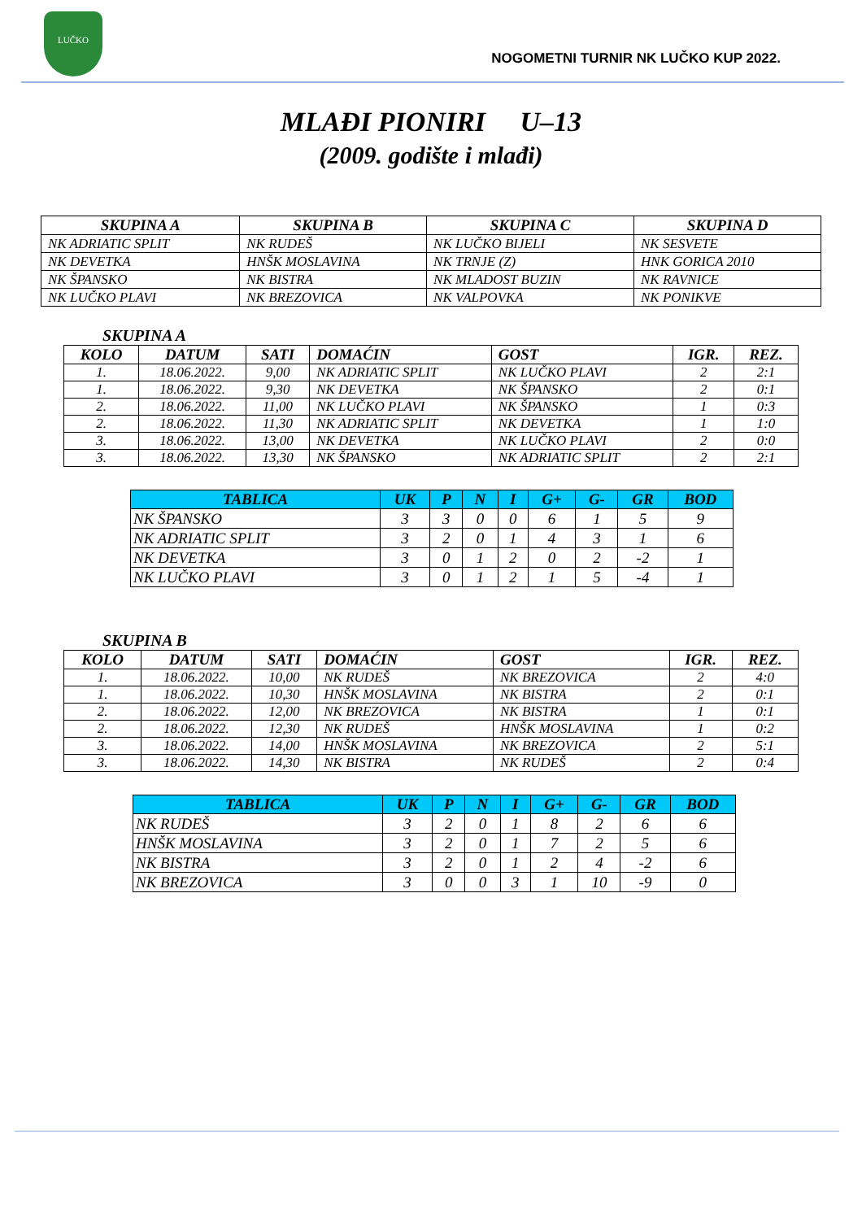LUČKO
NOGOMETNI TURNIR NK LUČKO KUP 2022.
MLAĐI PIONIRI U–13
(2009. godište i mlađi)
| SKUPINA A | SKUPINA B | SKUPINA C | SKUPINA D |
| --- | --- | --- | --- |
| NK ADRIATIC SPLIT | NK RUDEŠ | NK LUČKO BIJELI | NK SESVETE |
| NK DEVETKA | HNŠK MOSLAVINA | NK TRNJE (Z) | HNK GORICA 2010 |
| NK ŠPANSKO | NK BISTRA | NK MLADOST BUZIN | NK RAVNICE |
| NK LUČKO PLAVI | NK BREZOVICA | NK VALPOVKA | NK PONIKVE |
SKUPINA A
| KOLO | DATUM | SATI | DOMAĆIN | GOST | IGR. | REZ. |
| --- | --- | --- | --- | --- | --- | --- |
| 1. | 18.06.2022. | 9,00 | NK ADRIATIC SPLIT | NK LUČKO PLAVI | 2 | 2:1 |
| 1. | 18.06.2022. | 9,30 | NK DEVETKA | NK ŠPANSKO | 2 | 0:1 |
| 2. | 18.06.2022. | 11,00 | NK LUČKO PLAVI | NK ŠPANSKO | 1 | 0:3 |
| 2. | 18.06.2022. | 11,30 | NK ADRIATIC SPLIT | NK DEVETKA | 1 | 1:0 |
| 3. | 18.06.2022. | 13,00 | NK DEVETKA | NK LUČKO PLAVI | 2 | 0:0 |
| 3. | 18.06.2022. | 13,30 | NK ŠPANSKO | NK ADRIATIC SPLIT | 2 | 2:1 |
| TABLICA | UK | P | N | I | G+ | G- | GR | BOD |
| --- | --- | --- | --- | --- | --- | --- | --- | --- |
| NK ŠPANSKO | 3 | 3 | 0 | 0 | 6 | 1 | 5 | 9 |
| NK ADRIATIC SPLIT | 3 | 2 | 0 | 1 | 4 | 3 | 1 | 6 |
| NK DEVETKA | 3 | 0 | 1 | 2 | 0 | 2 | -2 | 1 |
| NK LUČKO PLAVI | 3 | 0 | 1 | 2 | 1 | 5 | -4 | 1 |
SKUPINA B
| KOLO | DATUM | SATI | DOMAĆIN | GOST | IGR. | REZ. |
| --- | --- | --- | --- | --- | --- | --- |
| 1. | 18.06.2022. | 10,00 | NK RUDEŠ | NK BREZOVICA | 2 | 4:0 |
| 1. | 18.06.2022. | 10,30 | HNŠK MOSLAVINA | NK BISTRA | 2 | 0:1 |
| 2. | 18.06.2022. | 12,00 | NK BREZOVICA | NK BISTRA | 1 | 0:1 |
| 2. | 18.06.2022. | 12,30 | NK RUDEŠ | HNŠK MOSLAVINA | 1 | 0:2 |
| 3. | 18.06.2022. | 14,00 | HNŠK MOSLAVINA | NK BREZOVICA | 2 | 5:1 |
| 3. | 18.06.2022. | 14,30 | NK BISTRA | NK RUDEŠ | 2 | 0:4 |
| TABLICA | UK | P | N | I | G+ | G- | GR | BOD |
| --- | --- | --- | --- | --- | --- | --- | --- | --- |
| NK RUDEŠ | 3 | 2 | 0 | 1 | 8 | 2 | 6 | 6 |
| HNŠK MOSLAVINA | 3 | 2 | 0 | 1 | 7 | 2 | 5 | 6 |
| NK BISTRA | 3 | 2 | 0 | 1 | 2 | 4 | -2 | 6 |
| NK BREZOVICA | 3 | 0 | 0 | 3 | 1 | 10 | -9 | 0 |